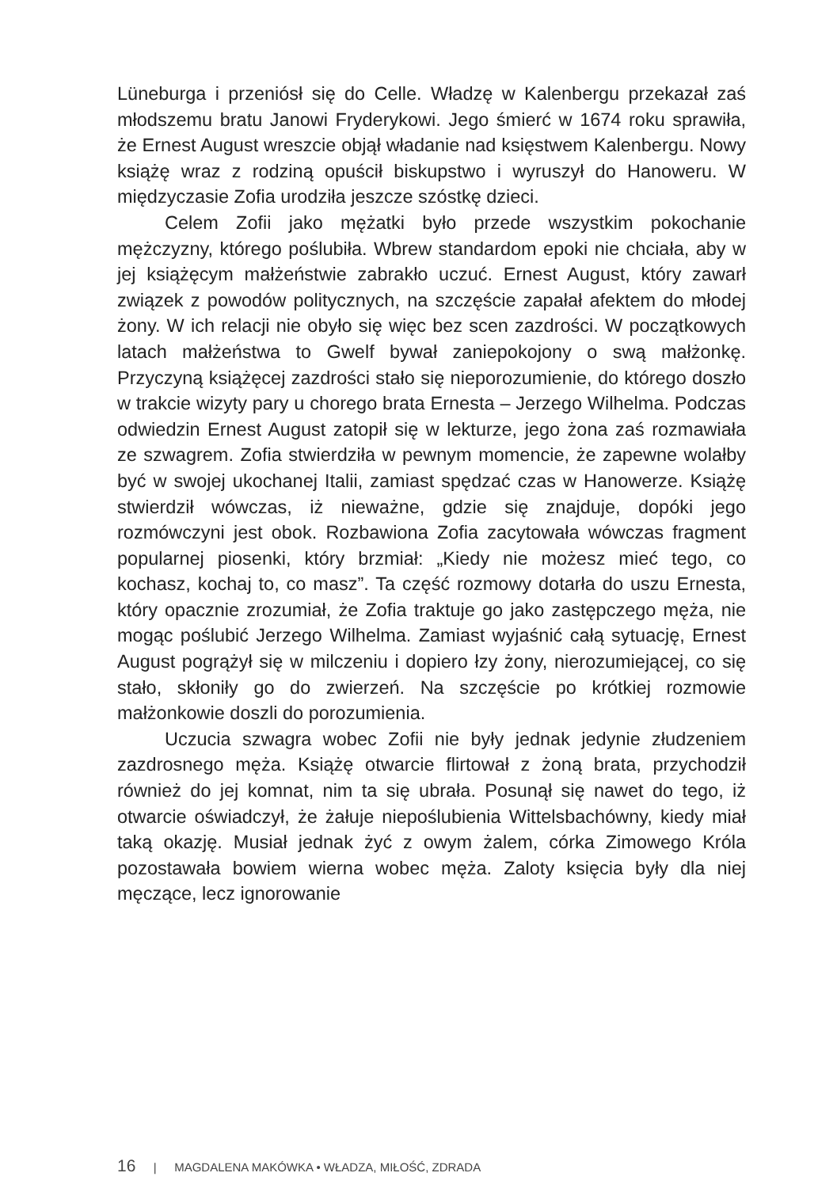Lüneburga i przeniósł się do Celle. Władzę w Kalenbergu przekazał zaś młodszemu bratu Janowi Fryderykowi. Jego śmierć w 1674 roku sprawiła, że Ernest August wreszcie objął władanie nad księstwem Kalenbergu. Nowy książę wraz z rodziną opuścił biskupstwo i wyruszył do Hanoweru. W międzyczasie Zofia urodziła jeszcze szóstkę dzieci.
Celem Zofii jako mężatki było przede wszystkim pokochanie mężczyzny, którego poślubiła. Wbrew standardom epoki nie chciała, aby w jej książęcym małżeństwie zabrakło uczuć. Ernest August, który zawarł związek z powodów politycznych, na szczęście zapałał afektem do młodej żony. W ich relacji nie obyło się więc bez scen zazdrości. W początkowych latach małżeństwa to Gwelf bywał zaniepokojony o swą małżonkę. Przyczyną książęcej zazdrości stało się nieporozumienie, do którego doszło w trakcie wizyty pary u chorego brata Ernesta – Jerzego Wilhelma. Podczas odwiedzin Ernest August zatopił się w lekturze, jego żona zaś rozmawiała ze szwagrem. Zofia stwierdziła w pewnym momencie, że zapewne wolałby być w swojej ukochanej Italii, zamiast spędzać czas w Hanowerze. Książę stwierdził wówczas, iż nieważne, gdzie się znajduje, dopóki jego rozmówczyni jest obok. Rozbawiona Zofia zacytowała wówczas fragment popularnej piosenki, który brzmiał: „Kiedy nie możesz mieć tego, co kochasz, kochaj to, co masz”. Ta część rozmowy dotarła do uszu Ernesta, który opacznie zrozumiał, że Zofia traktuje go jako zastępczego męża, nie mogąc poślubić Jerzego Wilhelma. Zamiast wyjaśnić całą sytuację, Ernest August pogrążył się w milczeniu i dopiero łzy żony, nierozumiejącej, co się stało, skłoniły go do zwierzeń. Na szczęście po krótkiej rozmowie małżonkowie doszli do porozumienia.
Uczucia szwagra wobec Zofii nie były jednak jedynie złudzeniem zazdrosnego męża. Książę otwarcie flirtował z żoną brata, przychodził również do jej komnat, nim ta się ubrała. Posunął się nawet do tego, iż otwarcie oświadczył, że żałuje niepoślubienia Wittelsbachówny, kiedy miał taką okazję. Musiał jednak żyć z owym żalem, córka Zimowego Króla pozostawała bowiem wierna wobec męża. Zaloty księcia były dla niej męczące, lecz ignorowanie
16 | MAGDALENA MAKÓWKA • WŁADZA, MIŁOŚĆ, ZDRADA